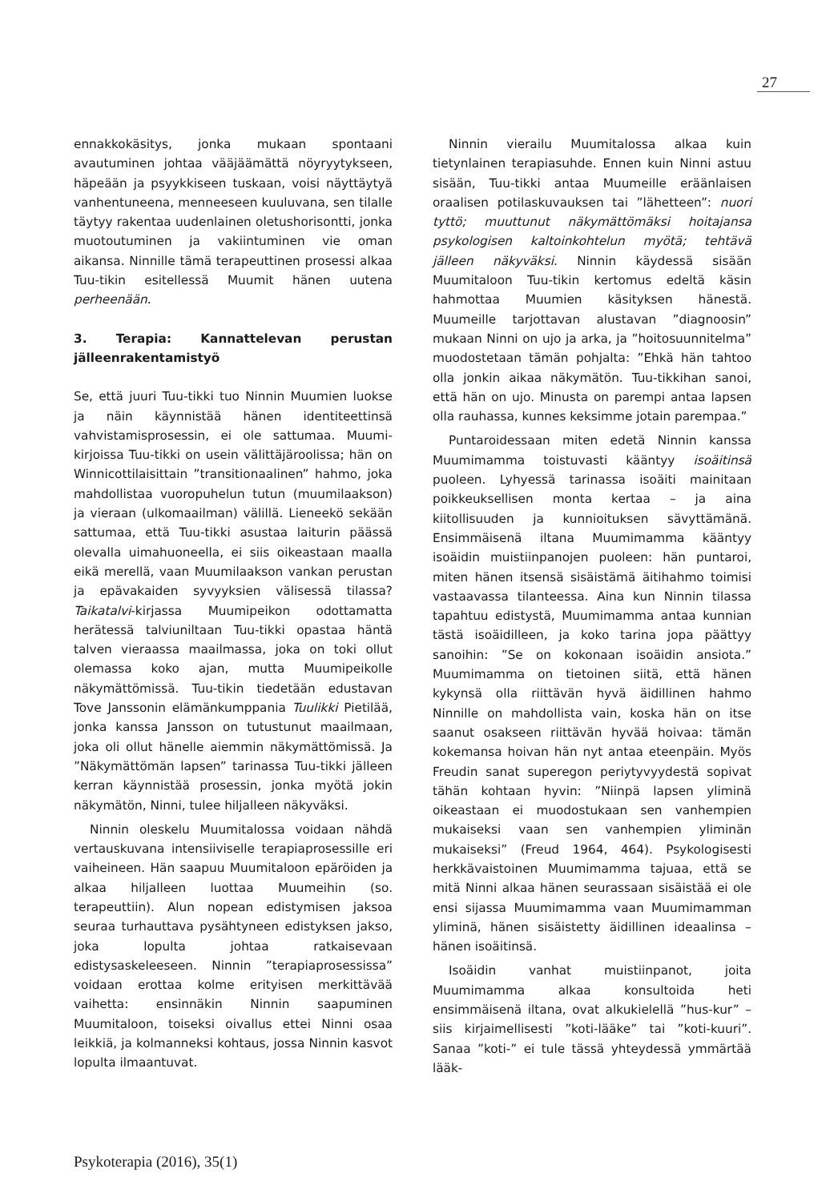27
ennakkokäsitys, jonka mukaan spontaani avautuminen johtaa vääjäämättä nöyryytykseen, häpeään ja psyykkiseen tuskaan, voisi näyttäytyä vanhentuneena, menneeseen kuuluvana, sen tilalle täytyy rakentaa uudenlainen oletushorisontti, jonka muotoutuminen ja vakiintuminen vie oman aikansa. Ninnille tämä terapeuttinen prosessi alkaa Tuu-tikin esitellessä Muumit hänen uutena perheenään.
3. Terapia: Kannattelevan perustan jälleenrakentamistyö
Se, että juuri Tuu-tikki tuo Ninnin Muumien luokse ja näin käynnistää hänen identiteettinsä vahvistamisprosessin, ei ole sattumaa. Muumi-kirjoissa Tuu-tikki on usein välittäjäroolissa; hän on Winnicottilaisittain ”transitionaalinen” hahmo, joka mahdollistaa vuoropuhelun tutun (muumilaakson) ja vieraan (ulkomaailman) välillä. Lieneekö sekään sattumaa, että Tuu-tikki asustaa laiturin päässä olevalla uimahuoneella, ei siis oikeastaan maalla eikä merellä, vaan Muumilaakson vankan perustan ja epävakaiden syvyyksien välisessä tilassa? Taikatalvi-kirjassa Muumipeikon odottamatta herätessä talviuniltaan Tuu-tikki opastaa häntä talven vieraassa maailmassa, joka on toki ollut olemassa koko ajan, mutta Muumipeikolle näkymättömissä. Tuu-tikin tiedetään edustavan Tove Janssonin elämänkumppania Tuulikki Pietilää, jonka kanssa Jansson on tutustunut maailmaan, joka oli ollut hänelle aiemmin näkymättömissä. Ja ”Näkymättömän lapsen” tarinassa Tuu-tikki jälleen kerran käynnistää prosessin, jonka myötä jokin näkymätön, Ninni, tulee hiljalleen näkyväksi.
Ninnin oleskelu Muumitalossa voidaan nähdä vertauskuvana intensiiviselle terapiaprosessille eri vaiheineen. Hän saapuu Muumitaloon epäröiden ja alkaa hiljalleen luottaa Muumeihin (so. terapeuttiin). Alun nopean edistymisen jaksoa seuraa turhauttava pysähtyneen edistyksen jakso, joka lopulta johtaa ratkaisevaan edistysaskeleeseen. Ninnin ”terapiaprosessissa” voidaan erottaa kolme erityisen merkittävää vaihetta: ensinnäkin Ninnin saapuminen Muumitaloon, toiseksi oivallus ettei Ninni osaa leikkiä, ja kolmanneksi kohtaus, jossa Ninnin kasvot lopulta ilmaantuvat.
Ninnin vierailu Muumitalossa alkaa kuin tietynlainen terapiasuhde. Ennen kuin Ninni astuu sisään, Tuu-tikki antaa Muumeille eräänlaisen oraalisen potilaskuvauksen tai ”lähetteen”: nuori tyttö; muuttunut näkymättömäksi hoitajansa psykologisen kaltoinkohtelun myötä; tehtävä jälleen näkyväksi. Ninnin käydessä sisään Muumitaloon Tuu-tikin kertomus edeltä käsin hahmottaa Muumien käsityksen hänestä. Muumeille tarjottavan alustavan ”diagnoosin” mukaan Ninni on ujo ja arka, ja ”hoitosuunnitelma” muodostetaan tämän pohjalta: ”Ehkä hän tahtoo olla jonkin aikaa näkymätön. Tuu-tikkihan sanoi, että hän on ujo. Minusta on parempi antaa lapsen olla rauhassa, kunnes keksimme jotain parempaa.”
Puntaroidessaan miten edetä Ninnin kanssa Muumimamma toistuvasti kääntyy isoäitinsä puoleen. Lyhyessä tarinassa isoäiti mainitaan poikkeuksellisen monta kertaa – ja aina kiitollisuuden ja kunnioituksen sävyttämänä. Ensimmäisenä iltana Muumimamma kääntyy isoäidin muistiinpanojen puoleen: hän puntaroi, miten hänen itsensä sisäistämä äitihahmo toimisi vastaavassa tilanteessa. Aina kun Ninnin tilassa tapahtuu edistystä, Muumimamma antaa kunnian tästä isoäidilleen, ja koko tarina jopa päättyy sanoihin: ”Se on kokonaan isoäidin ansiota.” Muumimamma on tietoinen siitä, että hänen kykynsä olla riittävän hyvä äidillinen hahmo Ninnille on mahdollista vain, koska hän on itse saanut osakseen riittävän hyvää hoivaa: tämän kokemansa hoivan hän nyt antaa eteenpäin. Myös Freudin sanat superegon periytyvyydestä sopivat tähän kohtaan hyvin: ”Niinpä lapsen yliminä oikeastaan ei muodostukaan sen vanhempien mukaiseksi vaan sen vanhempien yliminän mukaiseksi” (Freud 1964, 464). Psykologisesti herkkävaistoinen Muumimamma tajuaa, että se mitä Ninni alkaa hänen seurassaan sisäistää ei ole ensi sijassa Muumimamma vaan Muumimamman yliminä, hänen sisäistetty äidillinen ideaalinsa – hänen isoäitinsä.
Isoäidin vanhat muistiinpanot, joita Muumimamma alkaa konsultoida heti ensimmäisenä iltana, ovat alkukielellä ”hus-kur” – siis kirjaimellisesti ”koti-lääke” tai ”koti-kuuri”. Sanaa ”koti-” ei tule tässä yhteydessä ymmärtää lääk-
Psykoterapia (2016), 35(1)